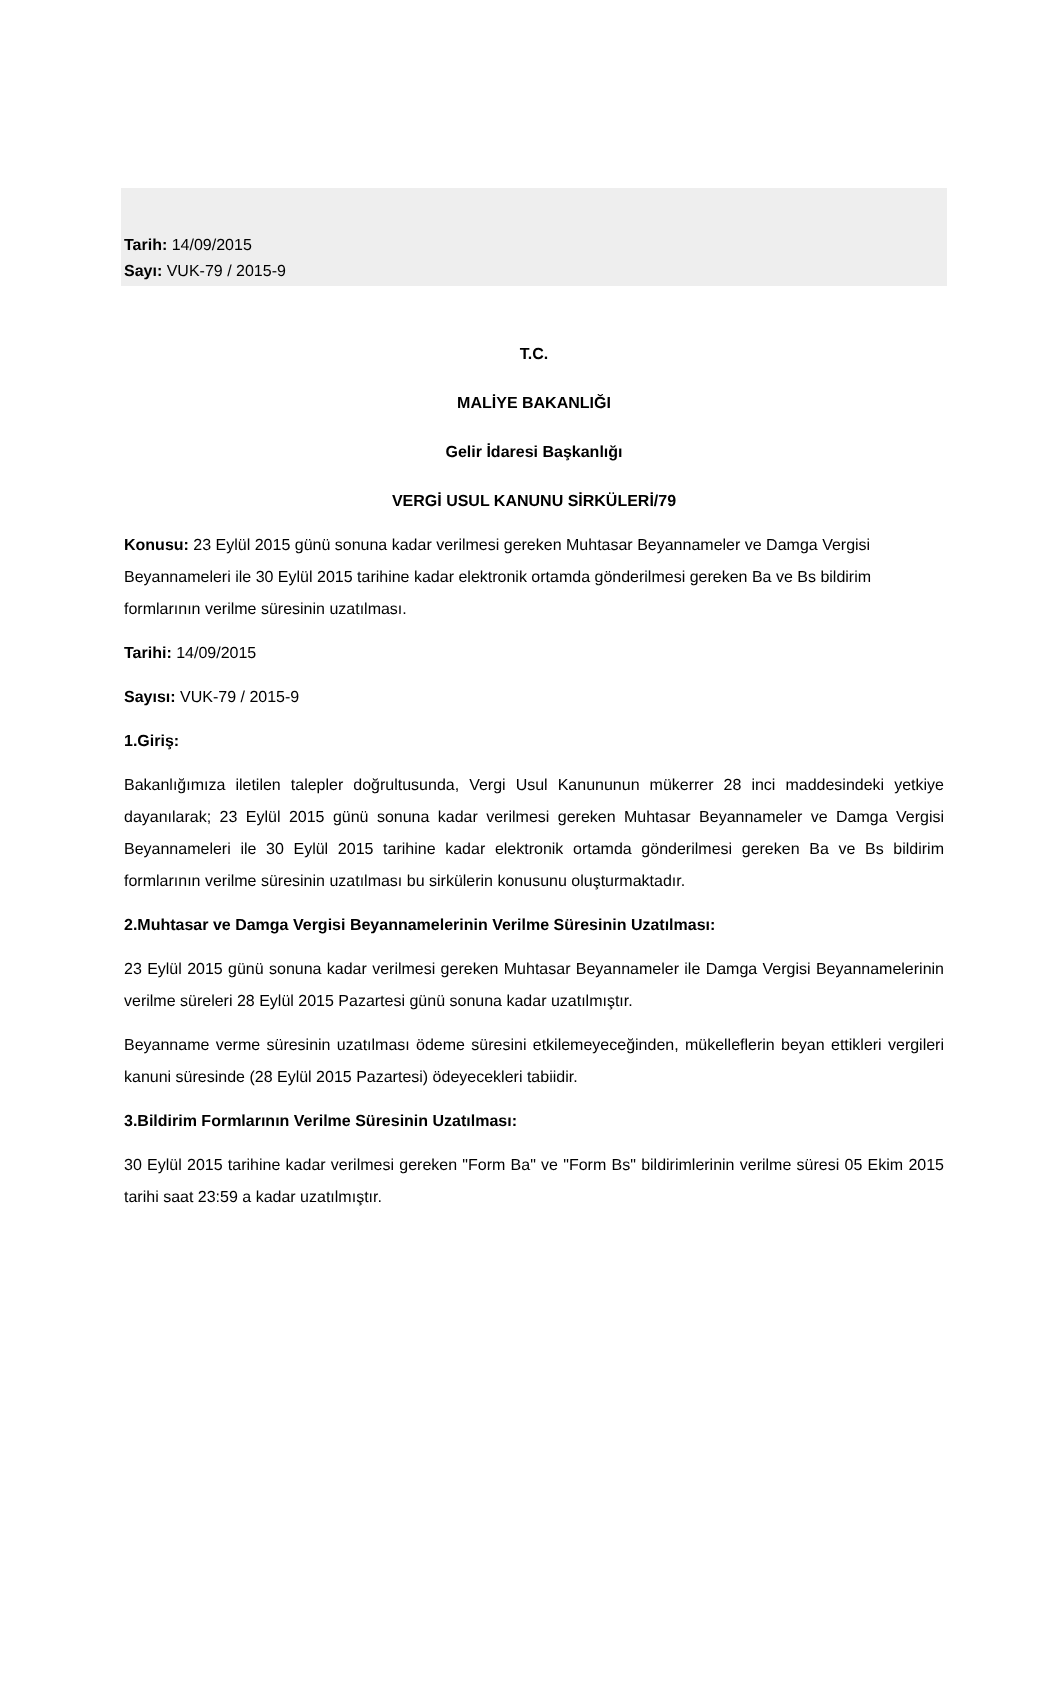Tarih: 14/09/2015
Sayı: VUK-79 / 2015-9
T.C.
MALİYE BAKANLIĞI
Gelir İdaresi Başkanlığı
VERGİ USUL KANUNU SİRKÜLERİ/79
Konusu: 23 Eylül 2015 günü sonuna kadar verilmesi gereken Muhtasar Beyannameler ve Damga Vergisi Beyannameleri ile 30 Eylül 2015 tarihine kadar elektronik ortamda gönderilmesi gereken Ba ve Bs bildirim formlarının verilme süresinin uzatılması.
Tarihi: 14/09/2015
Sayısı: VUK-79 / 2015-9
1.Giriş:
Bakanlığımıza iletilen talepler doğrultusunda, Vergi Usul Kanununun mükerrer 28 inci maddesindeki yetkiye dayanılarak; 23 Eylül 2015 günü sonuna kadar verilmesi gereken Muhtasar Beyannameler ve Damga Vergisi Beyannameleri ile 30 Eylül 2015 tarihine kadar elektronik ortamda gönderilmesi gereken Ba ve Bs bildirim formlarının verilme süresinin uzatılması bu sirkülerin konusunu oluşturmaktadır.
2.Muhtasar ve Damga Vergisi Beyannamelerinin Verilme Süresinin Uzatılması:
23 Eylül 2015 günü sonuna kadar verilmesi gereken Muhtasar Beyannameler ile Damga Vergisi Beyannamelerinin verilme süreleri 28 Eylül 2015 Pazartesi günü sonuna kadar uzatılmıştır.
Beyanname verme süresinin uzatılması ödeme süresini etkilemeyeceğinden, mükelleflerin beyan ettikleri vergileri kanuni süresinde (28 Eylül 2015 Pazartesi) ödeyecekleri tabiidir.
3.Bildirim Formlarının Verilme Süresinin Uzatılması:
30 Eylül 2015 tarihine kadar verilmesi gereken "Form Ba" ve "Form Bs" bildirimlerinin verilme süresi 05 Ekim 2015 tarihi saat 23:59 a kadar uzatılmıştır.